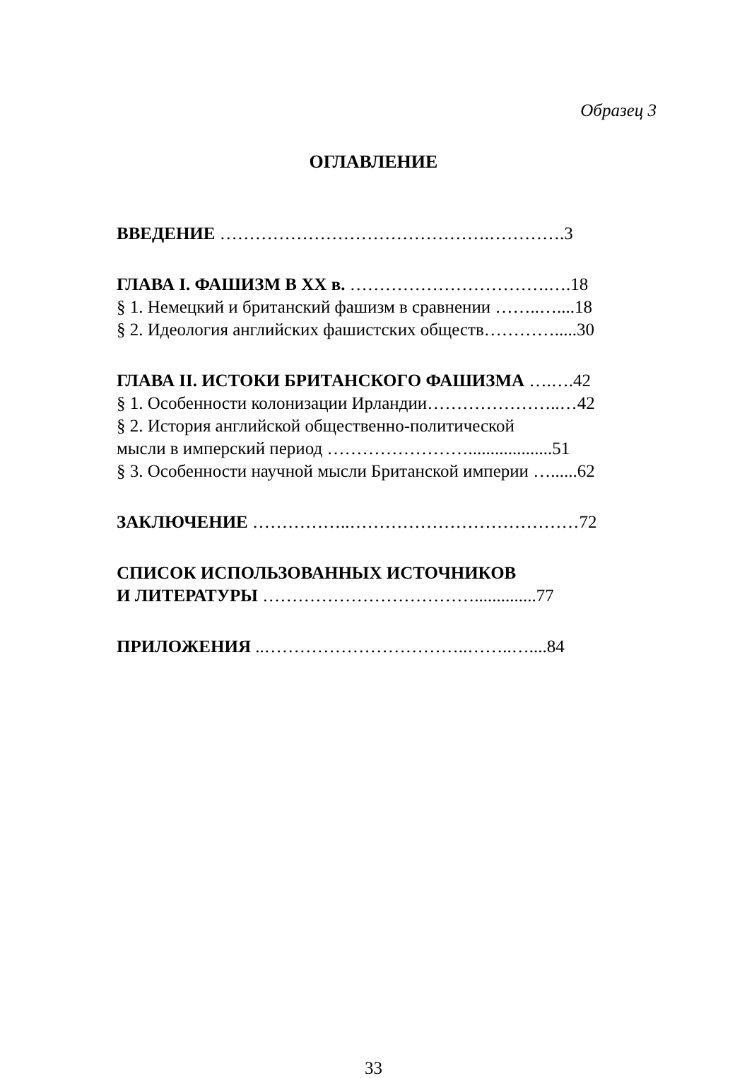Образец 3
ОГЛАВЛЕНИЕ
ВВЕДЕНИЕ ……………………………………….………….3
ГЛАВА I. ФАШИЗМ В XX в. …………………………….….18
§ 1. Немецкий и британский фашизм в сравнении ……..…....18
§ 2. Идеология английских фашистских обществ………….....30
ГЛАВА II. ИСТОКИ БРИТАНСКОГО ФАШИЗМА ….….42
§ 1. Особенности колонизации Ирландии…………………..…42
§ 2. История английской общественно-политической
мысли в имперский период ……………………...................51
§ 3. Особенности научной мысли Британской империи …......62
ЗАКЛЮЧЕНИЕ ……………..…………………………………72
СПИСОК ИСПОЛЬЗОВАННЫХ ИСТОЧНИКОВ
И ЛИТЕРАТУРЫ ………………………………..............77
ПРИЛОЖЕНИЯ ..……………………………..……..…....84
33